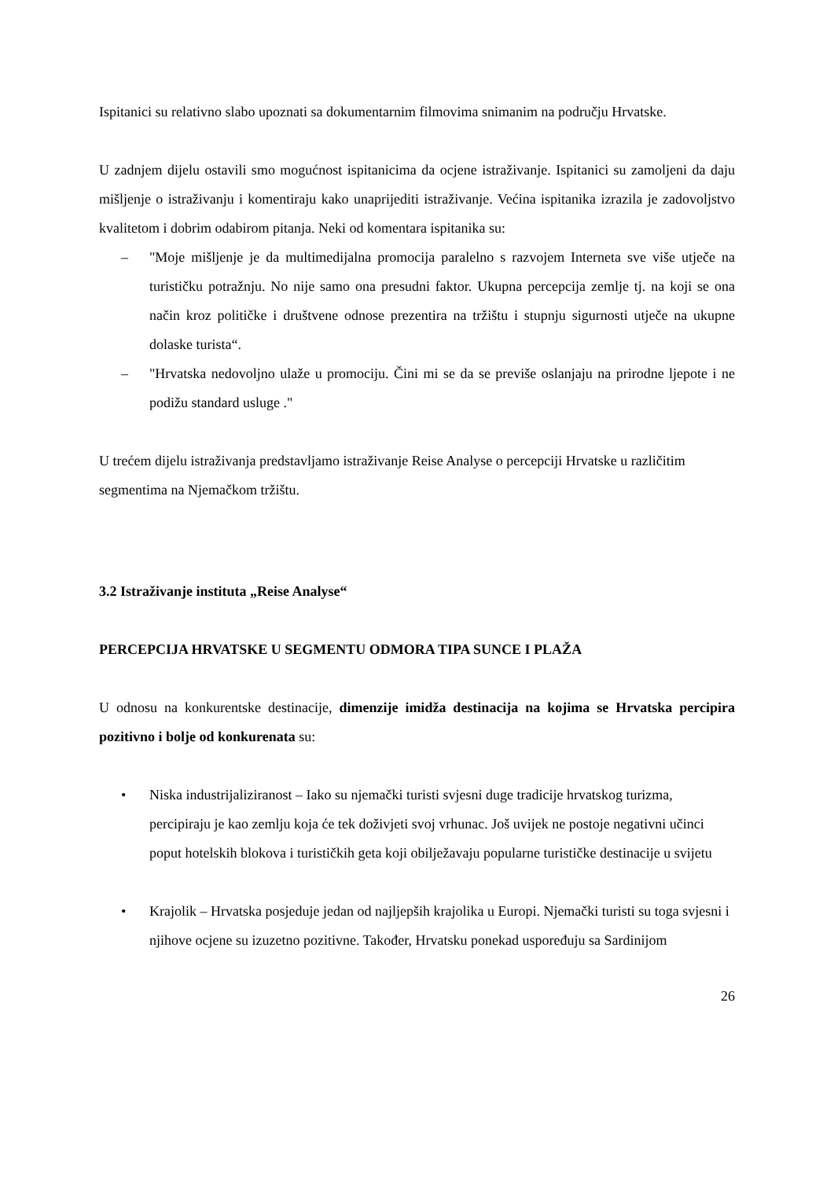Ispitanici su relativno slabo upoznati sa dokumentarnim filmovima snimanim na području Hrvatske.
U zadnjem dijelu ostavili smo mogućnost ispitanicima da ocjene istraživanje. Ispitanici su zamoljeni da daju mišljenje o istraživanju i komentiraju kako unaprijediti istraživanje. Većina ispitanika izrazila je zadovoljstvo kvalitetom i dobrim odabirom pitanja. Neki od komentara ispitanika su:
– "Moje mišljenje je da multimedijalna promocija paralelno s razvojem Interneta sve više utječe na turističku potražnju. No nije samo ona presudni faktor. Ukupna percepcija zemlje tj. na koji se ona način kroz političke i društvene odnose prezentira na tržištu i stupnju sigurnosti utječe na ukupne dolaske turista“.
– "Hrvatska nedovoljno ulaže u promociju. Čini mi se da se previše oslanjaju na prirodne ljepote i ne podižu standard usluge ."
U trećem dijelu istraživanja predstavljamo istraživanje Reise Analyse o percepciji Hrvatske u različitim segmentima na Njemačkom tržištu.
3.2 Istraživanje instituta „Reise Analyse“
PERCEPCIJA HRVATSKE U SEGMENTU ODMORA TIPA SUNCE I PLAŽA
U odnosu na konkurentske destinacije, dimenzije imidža destinacija na kojima se Hrvatska percipira pozitivno i bolje od konkurenata su:
• Niska industrijaliziranost – Iako su njemački turisti svjesni duge tradicije hrvatskog turizma, percipiraju je kao zemlju koja će tek doživjeti svoj vrhunac. Još uvijek ne postoje negativni učinci poput hotelskih blokova i turističkih geta koji obilježavaju popularne turističke destinacije u svijetu
• Krajolik – Hrvatska posjeduje jedan od najljepših krajolika u Europi. Njemački turisti su toga svjesni i njihove ocjene su izuzetno pozitivne. Također, Hrvatsku ponekad uspoređuju sa Sardinijom
26